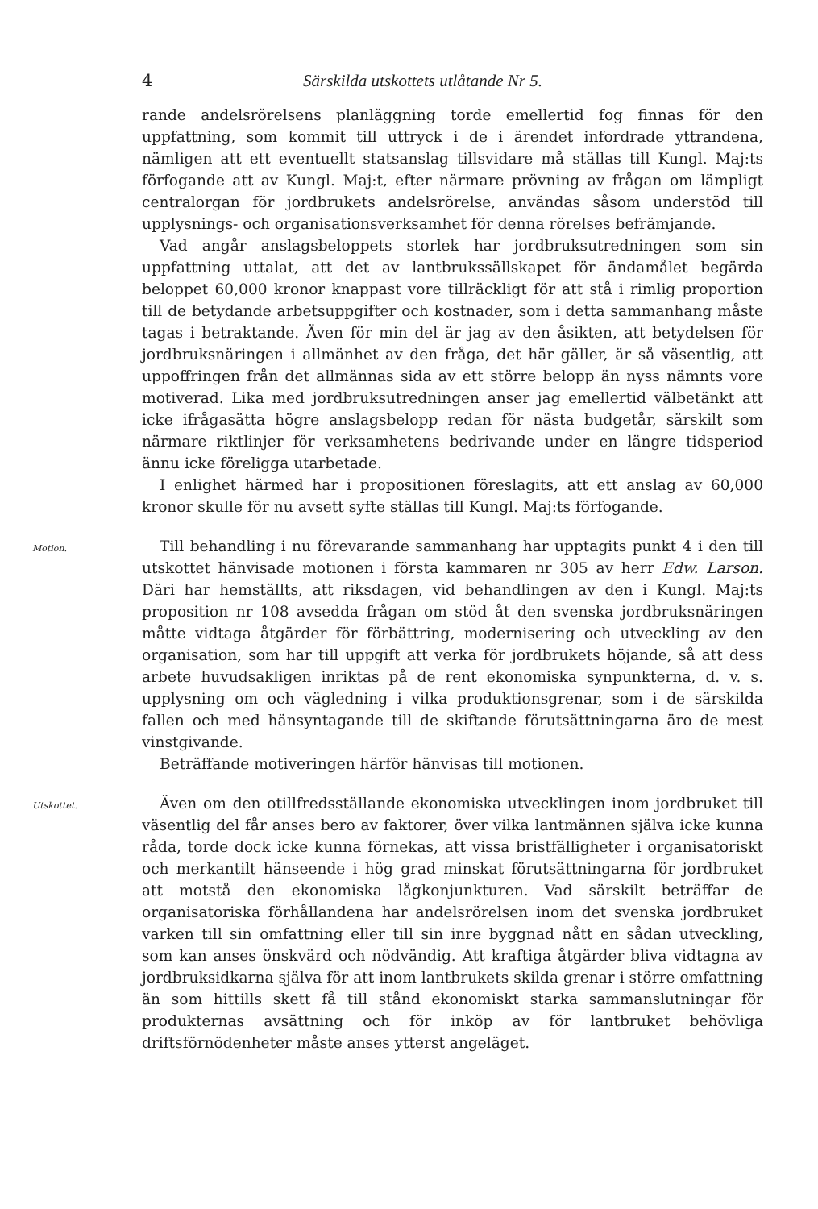4 Särskilda utskottets utlåtande Nr 5.
rande andelsrörelsens planläggning torde emellertid fog finnas för den uppfattning, som kommit till uttryck i de i ärendet infordrade yttrandena, nämligen att ett eventuellt statsanslag tillsvidare må ställas till Kungl. Maj:ts förfogande att av Kungl. Maj:t, efter närmare prövning av frågan om lämpligt centralorgan för jordbrukets andelsrörelse, användas såsom understöd till upplysnings- och organisationsverksamhet för denna rörelses befrämjande.
Vad angår anslagsbeloppets storlek har jordbruksutredningen som sin uppfattning uttalat, att det av lantbrukssällskapet för ändamålet begärda beloppet 60,000 kronor knappast vore tillräckligt för att stå i rimlig proportion till de betydande arbetsuppgifter och kostnader, som i detta sammanhang måste tagas i betraktande. Även för min del är jag av den åsikten, att betydelsen för jordbruksnäringen i allmänhet av den fråga, det här gäller, är så väsentlig, att uppoffringen från det allmännas sida av ett större belopp än nyss nämnts vore motiverad. Lika med jordbruksutredningen anser jag emellertid välbetänkt att icke ifrågasätta högre anslagsbelopp redan för nästa budgetår, särskilt som närmare riktlinjer för verksamhetens bedrivande under en längre tidsperiod ännu icke föreligga utarbetade.
I enlighet härmed har i propositionen föreslagits, att ett anslag av 60,000 kronor skulle för nu avsett syfte ställas till Kungl. Maj:ts förfogande.
Motion.
Till behandling i nu förevarande sammanhang har upptagits punkt 4 i den till utskottet hänvisade motionen i första kammaren nr 305 av herr Edw. Larson. Däri har hemställts, att riksdagen, vid behandlingen av den i Kungl. Maj:ts proposition nr 108 avsedda frågan om stöd åt den svenska jordbruksnäringen måtte vidtaga åtgärder för förbättring, modernisering och utveckling av den organisation, som har till uppgift att verka för jordbrukets höjande, så att dess arbete huvudsakligen inriktas på de rent ekonomiska synpunkterna, d. v. s. upplysning om och vägledning i vilka produktionsgrenar, som i de särskilda fallen och med hänsyntagande till de skiftande förutsättningarna äro de mest vinstgivande.
Beträffande motiveringen härför hänvisas till motionen.
Utskottet.
Även om den otillfredsställande ekonomiska utvecklingen inom jordbruket till väsentlig del får anses bero av faktorer, över vilka lantmännen själva icke kunna råda, torde dock icke kunna förnekas, att vissa bristfälligheter i organisatoriskt och merkantilt hänseende i hög grad minskat förutsättningarna för jordbruket att motstå den ekonomiska lågkonjunkturen. Vad särskilt beträffar de organisatoriska förhållandena har andelsrörelsen inom det svenska jordbruket varken till sin omfattning eller till sin inre byggnad nått en sådan utveckling, som kan anses önskvärd och nödvändig. Att kraftiga åtgärder bliva vidtagna av jordbruksidkarna själva för att inom lantbrukets skilda grenar i större omfattning än som hittills skett få till stånd ekonomiskt starka sammanslutningar för produkternas avsättning och för inköp av för lantbruket behövliga driftsförnödenheter måste anses ytterst angeläget.